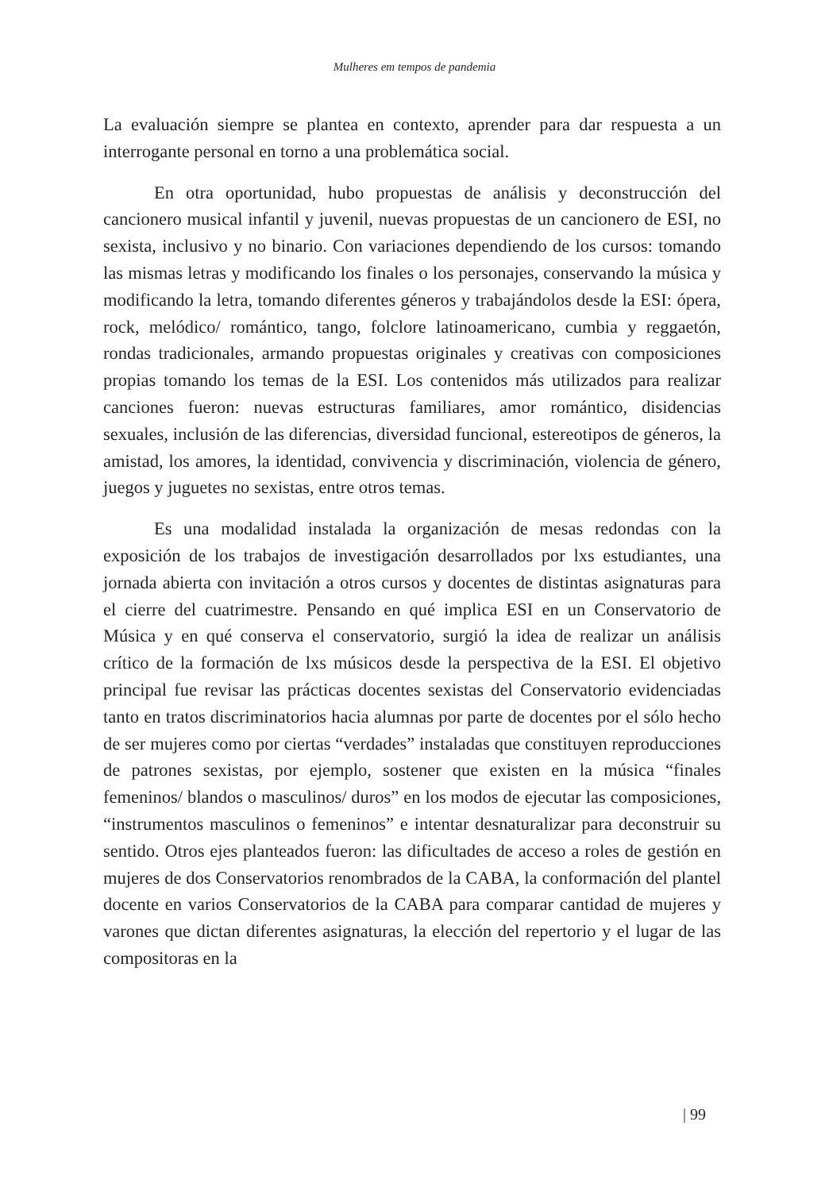Mulheres em tempos de pandemia
La evaluación siempre se plantea en contexto, aprender para dar respuesta a un interrogante personal en torno a una problemática social.
En otra oportunidad, hubo propuestas de análisis y deconstrucción del cancionero musical infantil y juvenil, nuevas propuestas de un cancionero de ESI, no sexista, inclusivo y no binario. Con variaciones dependiendo de los cursos: tomando las mismas letras y modificando los finales o los personajes, conservando la música y modificando la letra, tomando diferentes géneros y trabajándolos desde la ESI: ópera, rock, melódico/ romántico, tango, folclore latinoamericano, cumbia y reggaetón, rondas tradicionales, armando propuestas originales y creativas con composiciones propias tomando los temas de la ESI. Los contenidos más utilizados para realizar canciones fueron: nuevas estructuras familiares, amor romántico, disidencias sexuales, inclusión de las diferencias, diversidad funcional, estereotipos de géneros, la amistad, los amores, la identidad, convivencia y discriminación, violencia de género, juegos y juguetes no sexistas, entre otros temas.
Es una modalidad instalada la organización de mesas redondas con la exposición de los trabajos de investigación desarrollados por lxs estudiantes, una jornada abierta con invitación a otros cursos y docentes de distintas asignaturas para el cierre del cuatrimestre. Pensando en qué implica ESI en un Conservatorio de Música y en qué conserva el conservatorio, surgió la idea de realizar un análisis crítico de la formación de lxs músicos desde la perspectiva de la ESI. El objetivo principal fue revisar las prácticas docentes sexistas del Conservatorio evidenciadas tanto en tratos discriminatorios hacia alumnas por parte de docentes por el sólo hecho de ser mujeres como por ciertas “verdades” instaladas que constituyen reproducciones de patrones sexistas, por ejemplo, sostener que existen en la música “finales femeninos/ blandos o masculinos/ duros” en los modos de ejecutar las composiciones, “instrumentos masculinos o femeninos” e intentar desnaturalizar para deconstruir su sentido. Otros ejes planteados fueron: las dificultades de acceso a roles de gestión en mujeres de dos Conservatorios renombrados de la CABA, la conformación del plantel docente en varios Conservatorios de la CABA para comparar cantidad de mujeres y varones que dictan diferentes asignaturas, la elección del repertorio y el lugar de las compositoras en la
| 99